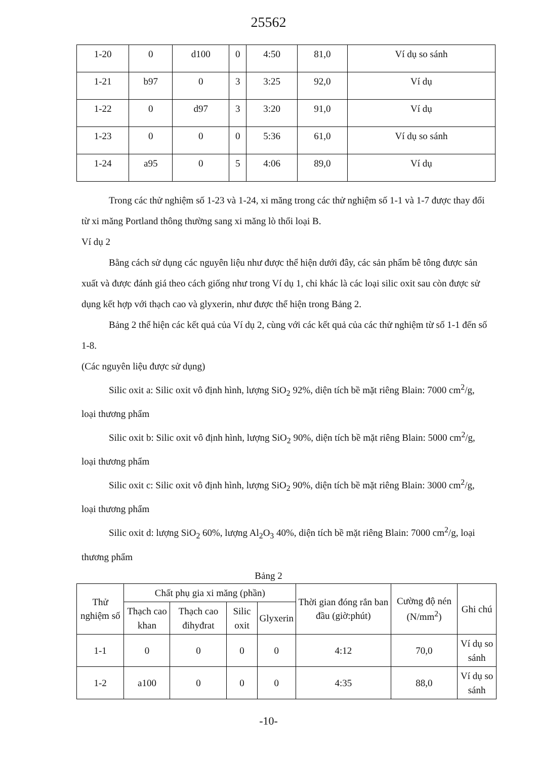25562
| 1-20 | 0 | d100 | 0 | 4:50 | 81,0 | Ví dụ so sánh |
| 1-21 | b97 | 0 | 3 | 3:25 | 92,0 | Ví dụ |
| 1-22 | 0 | d97 | 3 | 3:20 | 91,0 | Ví dụ |
| 1-23 | 0 | 0 | 0 | 5:36 | 61,0 | Ví dụ so sánh |
| 1-24 | a95 | 0 | 5 | 4:06 | 89,0 | Ví dụ |
Trong các thử nghiệm số 1-23 và 1-24, xi măng trong các thử nghiệm số 1-1 và 1-7 được thay đổi từ xi măng Portland thông thường sang xi măng lò thổi loại B.
Ví dụ 2
Bằng cách sử dụng các nguyên liệu như được thể hiện dưới đây, các sản phẩm bê tông được sản xuất và được đánh giá theo cách giống như trong Ví dụ 1, chỉ khác là các loại silic oxit sau còn được sử dụng kết hợp với thạch cao và glyxerin, như được thể hiện trong Bảng 2.
Bảng 2 thể hiện các kết quả của Ví dụ 2, cùng với các kết quả của các thử nghiệm từ số 1-1 đến số 1-8.
(Các nguyên liệu được sử dụng)
Silic oxit a: Silic oxit vô định hình, lượng SiO<sub>2</sub> 92%, diện tích bề mặt riêng Blain: 7000 cm<sup>2</sup>/g, loại thương phẩm
Silic oxit b: Silic oxit vô định hình, lượng SiO<sub>2</sub> 90%, diện tích bề mặt riêng Blain: 5000 cm<sup>2</sup>/g, loại thương phẩm
Silic oxit c: Silic oxit vô định hình, lượng SiO<sub>2</sub> 90%, diện tích bề mặt riêng Blain: 3000 cm<sup>2</sup>/g, loại thương phẩm
Silic oxit d: lượng SiO<sub>2</sub> 60%, lượng Al<sub>2</sub>O<sub>3</sub> 40%, diện tích bề mặt riêng Blain: 7000 cm<sup>2</sup>/g, loại thương phẩm
Bảng 2
| Thử nghiệm số | Chất phụ gia xi măng (phần) | | | | Thời gian đóng rắn ban đầu (giờ:phút) | Cường độ nén (N/mm<sup>2</sup>) | Ghi chú |
| --- | --- | --- | --- | --- | --- | --- | --- |
| | Thạch cao khan | Thạch cao đihyđrat | Silic oxit | Glyxerin | | | |
| 1-1 | 0 | 0 | 0 | 0 | 4:12 | 70,0 | Ví dụ so sánh |
| 1-2 | a100 | 0 | 0 | 0 | 4:35 | 88,0 | Ví dụ so sánh |
-10-